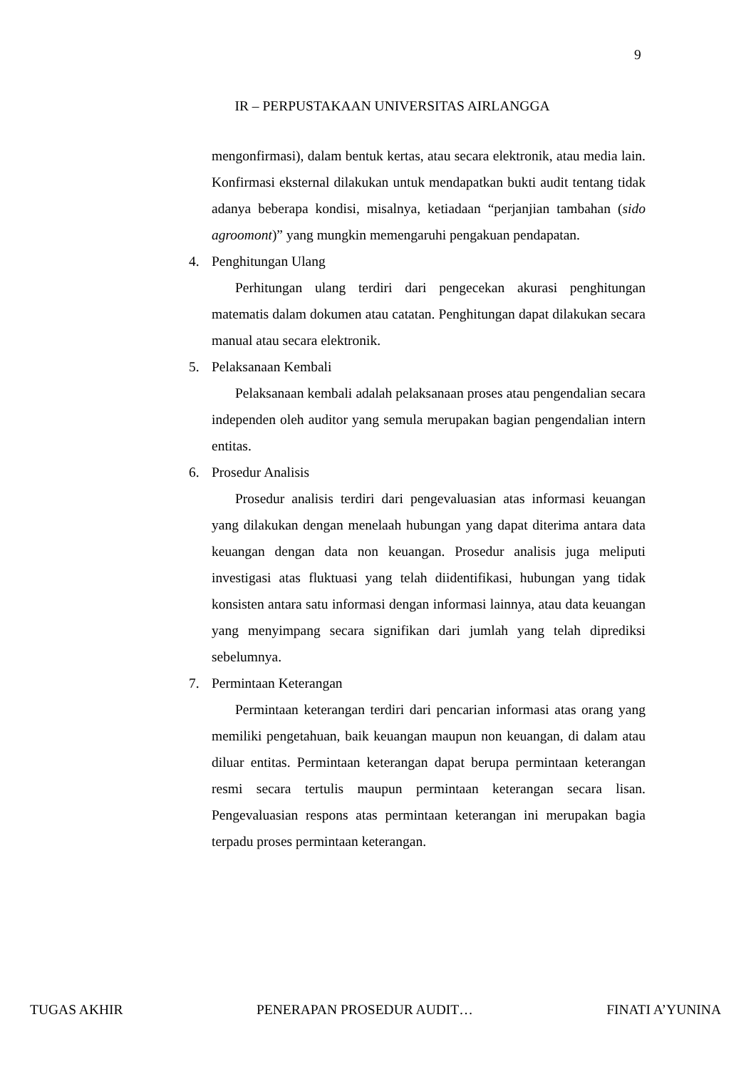9
IR – PERPUSTAKAAN UNIVERSITAS AIRLANGGA
mengonfirmasi), dalam bentuk kertas, atau secara elektronik, atau media lain. Konfirmasi eksternal dilakukan untuk mendapatkan bukti audit tentang tidak adanya beberapa kondisi, misalnya, ketiadaan “perjanjian tambahan (sido agroomont)” yang mungkin memengaruhi pengakuan pendapatan.
4. Penghitungan Ulang
Perhitungan ulang terdiri dari pengecekan akurasi penghitungan matematis dalam dokumen atau catatan. Penghitungan dapat dilakukan secara manual atau secara elektronik.
5. Pelaksanaan Kembali
Pelaksanaan kembali adalah pelaksanaan proses atau pengendalian secara independen oleh auditor yang semula merupakan bagian pengendalian intern entitas.
6. Prosedur Analisis
Prosedur analisis terdiri dari pengevaluasian atas informasi keuangan yang dilakukan dengan menelaah hubungan yang dapat diterima antara data keuangan dengan data non keuangan. Prosedur analisis juga meliputi investigasi atas fluktuasi yang telah diidentifikasi, hubungan yang tidak konsisten antara satu informasi dengan informasi lainnya, atau data keuangan yang menyimpang secara signifikan dari jumlah yang telah diprediksi sebelumnya.
7. Permintaan Keterangan
Permintaan keterangan terdiri dari pencarian informasi atas orang yang memiliki pengetahuan, baik keuangan maupun non keuangan, di dalam atau diluar entitas. Permintaan keterangan dapat berupa permintaan keterangan resmi secara tertulis maupun permintaan keterangan secara lisan. Pengevaluasian respons atas permintaan keterangan ini merupakan bagia terpadu proses permintaan keterangan.
TUGAS AKHIR PENERAPAN PROSEDUR AUDIT… FINATI A’YUNINA